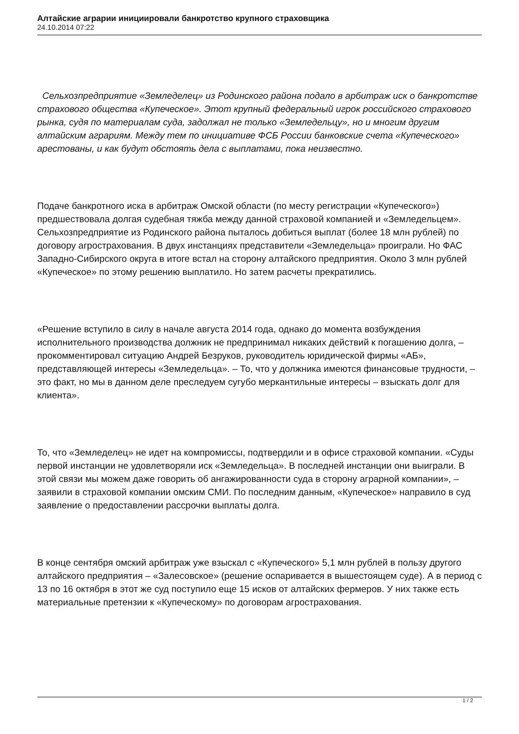Алтайские аграрии инициировали банкротство крупного страховщика
24.10.2014 07:22
Сельхозпредприятие «Земледелец» из Родинского района подало в арбитраж иск о банкротстве страхового общества «Купеческое». Этот крупный федеральный игрок российского страхового рынка, судя по материалам суда, задолжал не только «Земледельцу», но и многим другим алтайским аграриям. Между тем по инициативе ФСБ России банковские счета «Купеческого» арестованы, и как будут обстоять дела с выплатами, пока неизвестно.
Подаче банкротного иска в арбитраж Омской области (по месту регистрации «Купеческого») предшествовала долгая судебная тяжба между данной страховой компанией и «Земледельцем». Сельхозпредприятие из Родинского района пыталось добиться выплат (более 18 млн рублей) по договору агрострахования. В двух инстанциях представители «Земледельца» проиграли. Но ФАС Западно-Сибирского округа в итоге встал на сторону алтайского предприятия. Около 3 млн рублей «Купеческое» по этому решению выплатило. Но затем расчеты прекратились.
«Решение вступило в силу в начале августа 2014 года, однако до момента возбуждения исполнительного производства должник не предпринимал никаких действий к погашению долга, – прокомментировал ситуацию Андрей Безруков, руководитель юридической фирмы «АБ», представляющей интересы «Земледельца». – То, что у должника имеются финансовые трудности, – это факт, но мы в данном деле преследуем сугубо меркантильные интересы – взыскать долг для клиента».
То, что «Земледелец» не идет на компромиссы, подтвердили и в офисе страховой компании. «Суды первой инстанции не удовлетворяли иск «Земледельца». В последней инстанции они выиграли. В этой связи мы можем даже говорить об ангажированности суда в сторону аграрной компании», – заявили в страховой компании омским СМИ. По последним данным, «Купеческое» направило в суд заявление о предоставлении рассрочки выплаты долга.
В конце сентября омский арбитраж уже взыскал с «Купеческого» 5,1 млн рублей в пользу другого алтайского предприятия – «Залесовское» (решение оспаривается в вышестоящем суде). А в период с 13 по 16 октября в этот же суд поступило еще 15 исков от алтайских фермеров. У них также есть материальные претензии к «Купеческому» по договорам агрострахования.
1 / 2